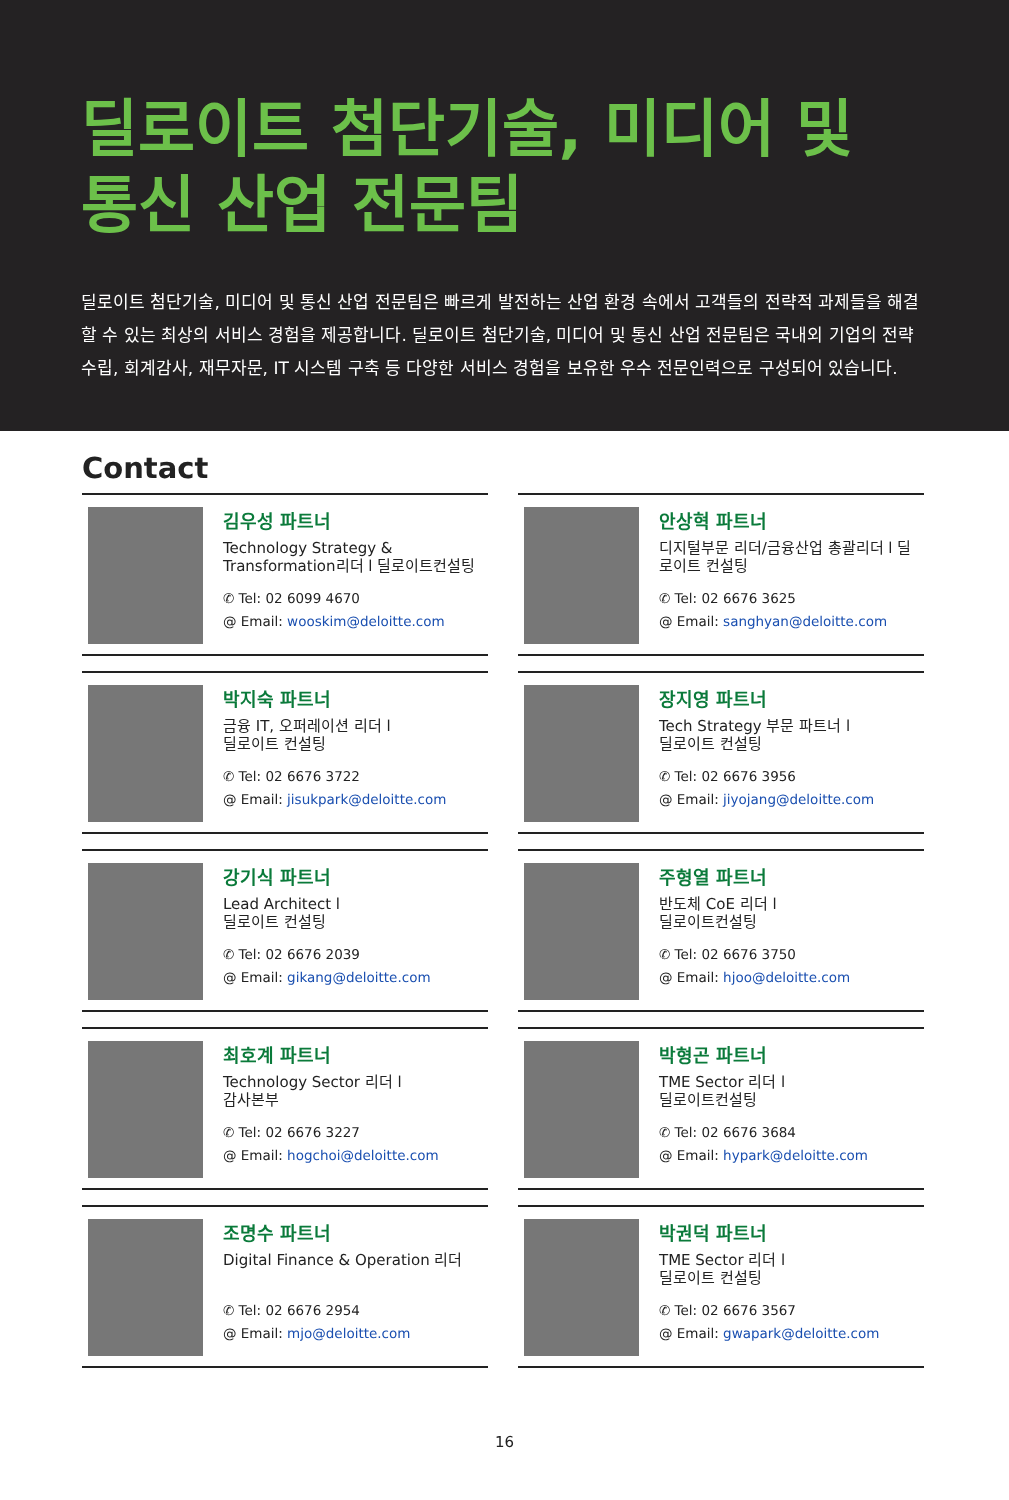딜로이트 첨단기술, 미디어 및
통신 산업 전문팀
딜로이트 첨단기술, 미디어 및 통신 산업 전문팀은 빠르게 발전하는 산업 환경 속에서 고객들의 전략적 과제들을 해결할 수 있는 최상의 서비스 경험을 제공합니다. 딜로이트 첨단기술, 미디어 및 통신 산업 전문팀은 국내외 기업의 전략수립, 회계감사, 재무자문, IT 시스템 구축 등 다양한 서비스 경험을 보유한 우수 전문인력으로 구성되어 있습니다.
Contact
김우성 파트너
Technology Strategy & Transformation리더 l 딜로이트컨설팅
✆ Tel: 02 6099 4670
@ Email: wooskim@deloitte.com
안상혁 파트너
디지털부문 리더/금융산업 총괄리더 l 딜로이트 컨설팅
✆ Tel: 02 6676 3625
@ Email: sanghyan@deloitte.com
박지숙 파트너
금융 IT, 오퍼레이션 리더 l
딜로이트 컨설팅
✆ Tel: 02 6676 3722
@ Email: jisukpark@deloitte.com
장지영 파트너
Tech Strategy 부문 파트너 l
딜로이트 컨설팅
✆ Tel: 02 6676 3956
@ Email: jiyojang@deloitte.com
강기식 파트너
Lead Architect l
딜로이트 컨설팅
✆ Tel: 02 6676 2039
@ Email: gikang@deloitte.com
주형열 파트너
반도체 CoE 리더 l
딜로이트컨설팅
✆ Tel: 02 6676 3750
@ Email: hjoo@deloitte.com
최호계 파트너
Technology Sector 리더 l
감사본부
✆ Tel: 02 6676 3227
@ Email: hogchoi@deloitte.com
박형곤 파트너
TME Sector 리더 l
딜로이트컨설팅
✆ Tel: 02 6676 3684
@ Email: hypark@deloitte.com
조명수 파트너
Digital Finance & Operation 리더
✆ Tel: 02 6676 2954
@ Email: mjo@deloitte.com
박권덕 파트너
TME Sector 리더 l
딜로이트 컨설팅
✆ Tel: 02 6676 3567
@ Email: gwapark@deloitte.com
16